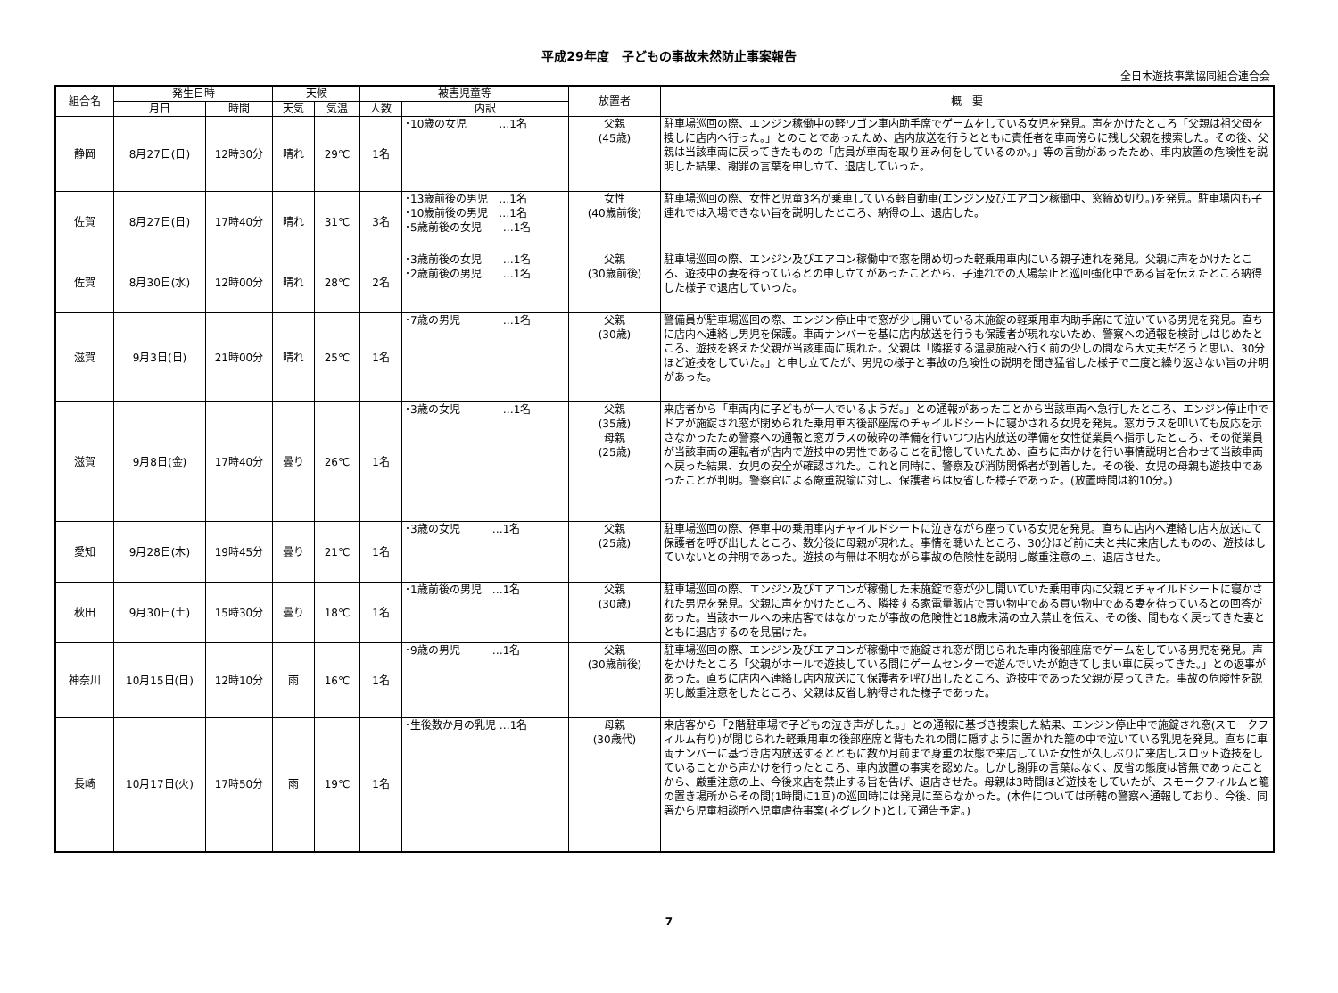平成29年度　子どもの事故未然防止事案報告
全日本遊技事業協同組合連合会
| 組合名 | 発生日時 | | 天候 | | 被害児童等 | | 放置者 | 概 要 |
| --- | --- | --- | --- | --- | --- | --- | --- | --- |
| | 月日 | 時間 | 天気 | 気温 | 人数 | 内訳 | | |
| 静岡 | 8月27日(日) | 12時30分 | 晴れ | 29℃ | 1名 | ･10歳の女児 …1名 | 父親 (45歳) | 駐車場巡回の際、エンジン稼働中の軽ワゴン車内助手席でゲームをしている女児を発見。声をかけたところ「父親は祖父母を捜しに店内へ行った。」とのことであったため、店内放送を行うとともに責任者を車両傍らに残し父親を捜索した。その後、父親は当該車両に戻ってきたものの「店員が車両を取り囲み何をしているのか。」等の言動があったため、車内放置の危険性を説明した結果、謝罪の言葉を申し立て、退店していった。 |
| 佐賀 | 8月27日(日) | 17時40分 | 晴れ | 31℃ | 3名 | ･13歳前後の男児 …1名 ･10歳前後の男児 …1名 ･5歳前後の女児 …1名 | 女性 (40歳前後) | 駐車場巡回の際、女性と児童3名が乗車している軽自動車(エンジン及びエアコン稼働中、窓締め切り。)を発見。駐車場内も子連れでは入場できない旨を説明したところ、納得の上、退店した。 |
| 佐賀 | 8月30日(水) | 12時00分 | 晴れ | 28℃ | 2名 | ･3歳前後の女児 …1名 ･2歳前後の男児 …1名 | 父親 (30歳前後) | 駐車場巡回の際、エンジン及びエアコン稼働中で窓を閉め切った軽乗用車内にいる親子連れを発見。父親に声をかけたところ、遊技中の妻を待っているとの申し立てがあったことから、子連れでの入場禁止と巡回強化中である旨を伝えたところ納得した様子で退店していった。 |
| 滋賀 | 9月3日(日) | 21時00分 | 晴れ | 25℃ | 1名 | ･7歳の男児 …1名 | 父親 (30歳) | 警備員が駐車場巡回の際、エンジン停止中で窓が少し開いている未施錠の軽乗用車内助手席にて泣いている男児を発見。直ちに店内へ連絡し男児を保護。車両ナンバーを基に店内放送を行うも保護者が現れないため、警察への通報を検討しはじめたところ、遊技を終えた父親が当該車両に現れた。父親は「隣接する温泉施設へ行く前の少しの間なら大丈夫だろうと思い、30分ほど遊技をしていた。」と申し立てたが、男児の様子と事故の危険性の説明を聞き猛省した様子で二度と繰り返さない旨の弁明があった。 |
| 滋賀 | 9月8日(金) | 17時40分 | 曇り | 26℃ | 1名 | ･3歳の女児 …1名 | 父親 (35歳) 母親 (25歳) | 来店者から「車両内に子どもが一人でいるようだ。」との通報があったことから当該車両へ急行したところ、エンジン停止中でドアが施錠され窓が閉められた乗用車内後部座席のチャイルドシートに寝かされる女児を発見。窓ガラスを叩いても反応を示さなかったため警察への通報と窓ガラスの破砕の準備を行いつつ店内放送の準備を女性従業員へ指示したところ、その従業員が当該車両の運転者が店内で遊技中の男性であることを記憶していたため、直ちに声かけを行い事情説明と合わせて当該車両へ戻った結果、女児の安全が確認された。これと同時に、警察及び消防関係者が到着した。その後、女児の母親も遊技中であったことが判明。警察官による厳重説諭に対し、保護者らは反省した様子であった。(放置時間は約10分。) |
| 愛知 | 9月28日(木) | 19時45分 | 曇り | 21℃ | 1名 | ･3歳の女児 …1名 | 父親 (25歳) | 駐車場巡回の際、停車中の乗用車内チャイルドシートに泣きながら座っている女児を発見。直ちに店内へ連絡し店内放送にて保護者を呼び出したところ、数分後に母親が現れた。事情を聴いたところ、30分ほど前に夫と共に来店したものの、遊技はしていないとの弁明であった。遊技の有無は不明ながら事故の危険性を説明し厳重注意の上、退店させた。 |
| 秋田 | 9月30日(土) | 15時30分 | 曇り | 18℃ | 1名 | ･1歳前後の男児 …1名 | 父親 (30歳) | 駐車場巡回の際、エンジン及びエアコンが稼働した未施錠で窓が少し開いていた乗用車内に父親とチャイルドシートに寝かされた男児を発見。父親に声をかけたところ、隣接する家電量販店で買い物中である買い物中である妻を待っているとの回答があった。当該ホールへの来店客ではなかったが事故の危険性と18歳未満の立入禁止を伝え、その後、間もなく戻ってきた妻とともに退店するのを見届けた。 |
| 神奈川 | 10月15日(日) | 12時10分 | 雨 | 16℃ | 1名 | ･9歳の男児 …1名 | 父親 (30歳前後) | 駐車場巡回の際、エンジン及びエアコンが稼働中で施錠され窓が閉じられた車内後部座席でゲームをしている男児を発見。声をかけたところ「父親がホールで遊技している間にゲームセンターで遊んでいたが飽きてしまい車に戻ってきた。」との返事があった。直ちに店内へ連絡し店内放送にて保護者を呼び出したところ、遊技中であった父親が戻ってきた。事故の危険性を説明し厳重注意をしたところ、父親は反省し納得された様子であった。 |
| 長崎 | 10月17日(火) | 17時50分 | 雨 | 19℃ | 1名 | ･生後数か月の乳児 …1名 | 母親 (30歳代) | 来店客から「2階駐車場で子どもの泣き声がした。」との通報に基づき捜索した結果、エンジン停止中で施錠され窓(スモークフィルム有り)が閉じられた軽乗用車の後部座席と背もたれの間に隠すように置かれた籠の中で泣いている乳児を発見。直ちに車両ナンバーに基づき店内放送するとともに数か月前まで身重の状態で来店していた女性が久しぶりに来店しスロット遊技をしていることから声かけを行ったところ、車内放置の事実を認めた。しかし謝罪の言葉はなく、反省の態度は皆無であったことから、厳重注意の上、今後来店を禁止する旨を告げ、退店させた。母親は3時間ほど遊技をしていたが、スモークフィルムと籠の置き場所からその間(1時間に1回)の巡回時には発見に至らなかった。(本件については所轄の警察へ通報しており、今後、同署から児童相談所へ児童虐待事案(ネグレクト)として通告予定。) |
7